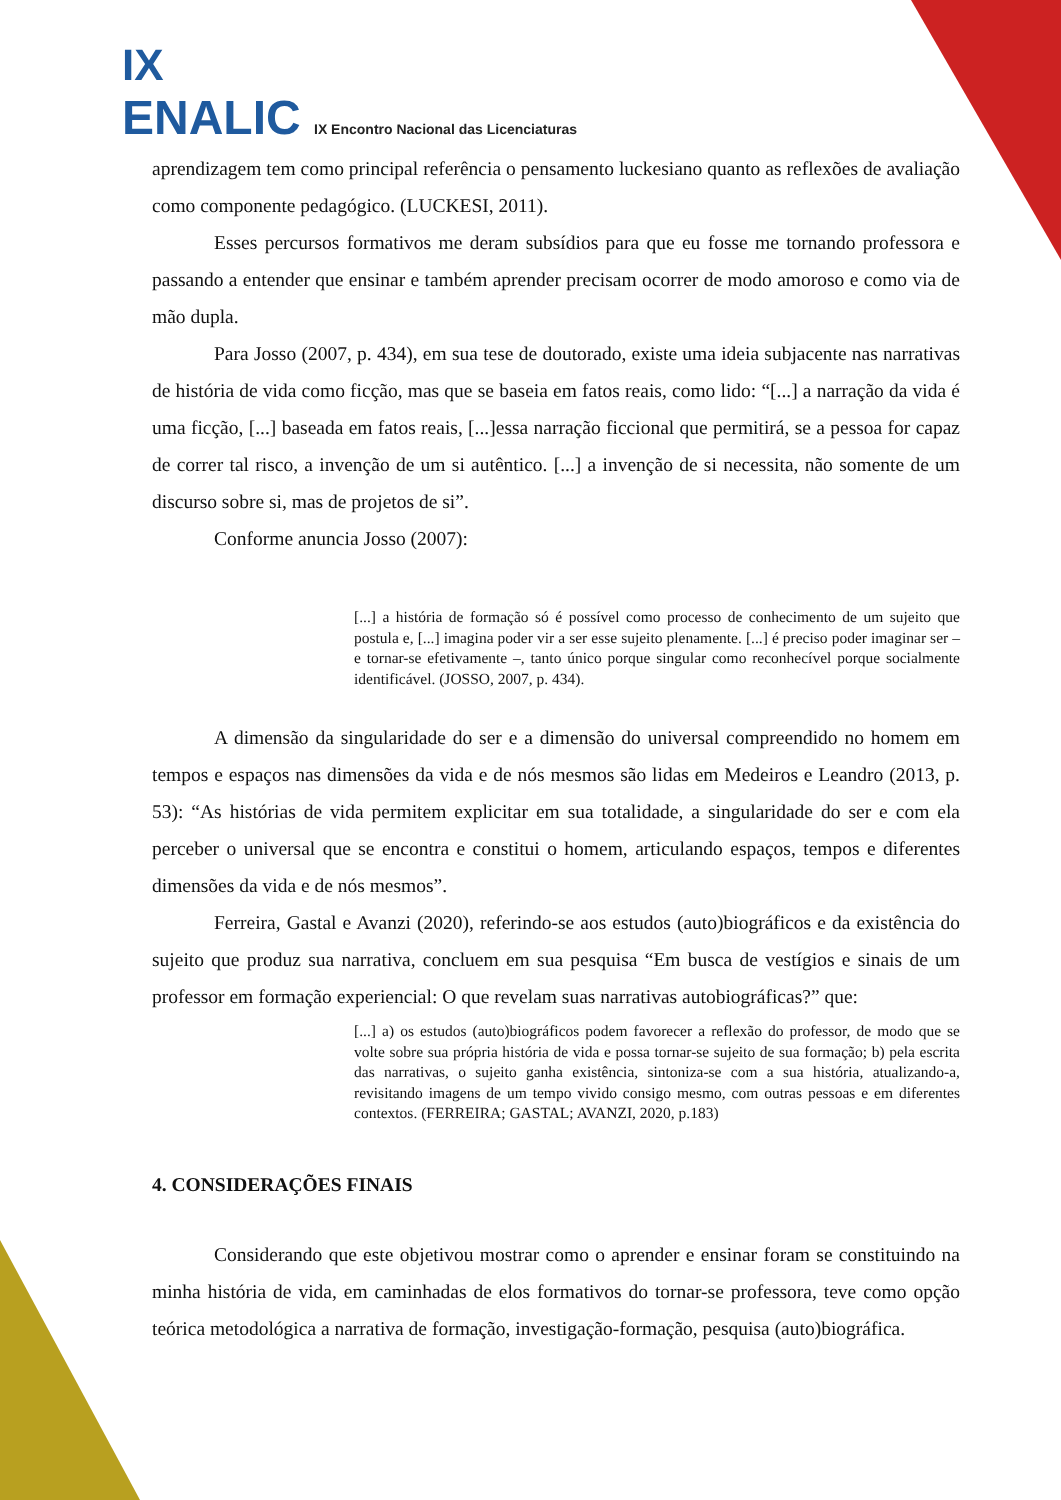IX
ENALIC IX Encontro Nacional das Licenciaturas
aprendizagem tem como principal referência o pensamento luckesiano quanto as reflexões de avaliação como componente pedagógico. (LUCKESI, 2011).
Esses percursos formativos me deram subsídios para que eu fosse me tornando professora e passando a entender que ensinar e também aprender precisam ocorrer de modo amoroso e como via de mão dupla.
Para Josso (2007, p. 434), em sua tese de doutorado, existe uma ideia subjacente nas narrativas de história de vida como ficção, mas que se baseia em fatos reais, como lido: “[...] a narração da vida é uma ficção, [...] baseada em fatos reais, [...]essa narração ficcional que permitirá, se a pessoa for capaz de correr tal risco, a invenção de um si autêntico. [...] a invenção de si necessita, não somente de um discurso sobre si, mas de projetos de si”.
Conforme anuncia Josso (2007):
[...] a história de formação só é possível como processo de conhecimento de um sujeito que postula e, [...] imagina poder vir a ser esse sujeito plenamente. [...] é preciso poder imaginar ser – e tornar-se efetivamente –, tanto único porque singular como reconhecível porque socialmente identificável. (JOSSO, 2007, p. 434).
A dimensão da singularidade do ser e a dimensão do universal compreendido no homem em tempos e espaços nas dimensões da vida e de nós mesmos são lidas em Medeiros e Leandro (2013, p. 53): “As histórias de vida permitem explicitar em sua totalidade, a singularidade do ser e com ela perceber o universal que se encontra e constitui o homem, articulando espaços, tempos e diferentes dimensões da vida e de nós mesmos”.
Ferreira, Gastal e Avanzi (2020), referindo-se aos estudos (auto)biográficos e da existência do sujeito que produz sua narrativa, concluem em sua pesquisa “Em busca de vestígios e sinais de um professor em formação experiencial: O que revelam suas narrativas autobiográficas?” que:
[...] a) os estudos (auto)biográficos podem favorecer a reflexão do professor, de modo que se volte sobre sua própria história de vida e possa tornar-se sujeito de sua formação; b) pela escrita das narrativas, o sujeito ganha existência, sintoniza-se com a sua história, atualizando-a, revisitando imagens de um tempo vivido consigo mesmo, com outras pessoas e em diferentes contextos. (FERREIRA; GASTAL; AVANZI, 2020, p.183)
4. CONSIDERAÇÕES FINAIS
Considerando que este objetivou mostrar como o aprender e ensinar foram se constituindo na minha história de vida, em caminhadas de elos formativos do tornar-se professora, teve como opção teórica metodológica a narrativa de formação, investigação-formação, pesquisa (auto)biográfica.